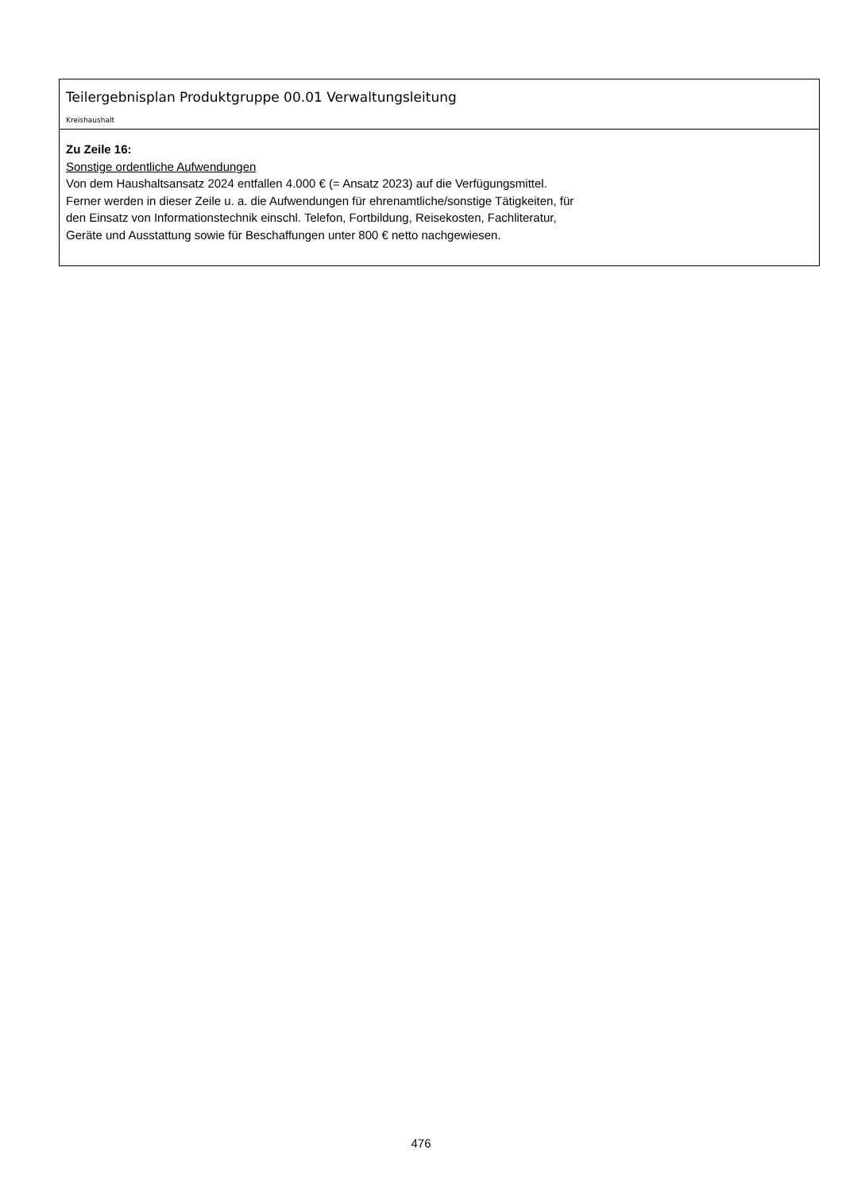Teilergebnisplan Produktgruppe 00.01 Verwaltungsleitung
Kreishaushalt
Zu Zeile 16:
Sonstige ordentliche Aufwendungen
Von dem Haushaltsansatz 2024 entfallen 4.000 € (= Ansatz 2023) auf die Verfügungsmittel.
Ferner werden in dieser Zeile u. a. die Aufwendungen für ehrenamtliche/sonstige Tätigkeiten, für
den Einsatz von Informationstechnik einschl. Telefon, Fortbildung, Reisekosten, Fachliteratur,
Geräte und Ausstattung sowie für Beschaffungen unter 800 € netto nachgewiesen.
476